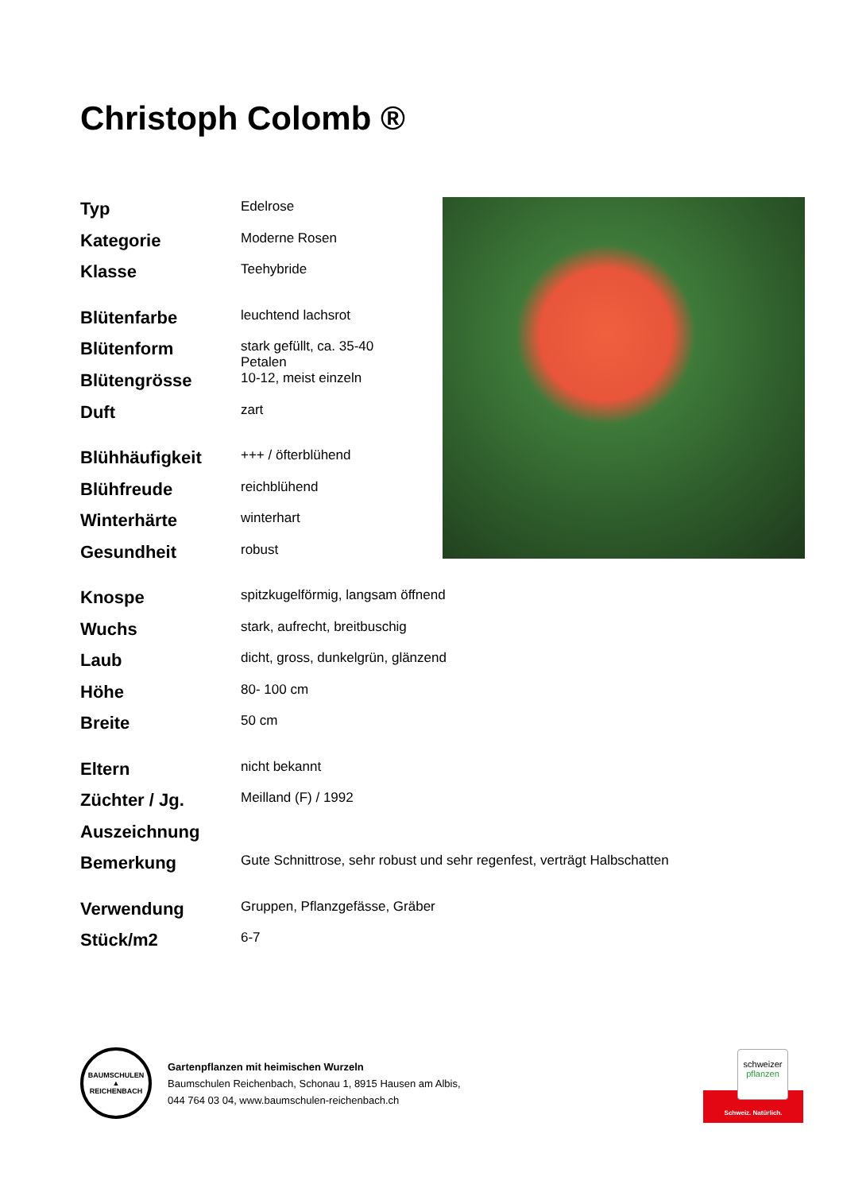Christoph Colomb ®
| Typ | Edelrose |
| Kategorie | Moderne Rosen |
| Klasse | Teehybride |
| Blütenfarbe | leuchtend lachsrot |
| Blütenform | stark gefüllt, ca. 35-40 Petalen |
| Blütengrösse | 10-12, meist einzeln |
| Duft | zart |
| Blühhäufigkeit | +++ / öfterblühend |
| Blühfreude | reichblühend |
| Winterhärte | winterhart |
| Gesundheit | robust |
| Knospe | spitzkugelförmig, langsam öffnend |
| Wuchs | stark, aufrecht, breitbuschig |
| Laub | dicht, gross, dunkelgrün, glänzend |
| Höhe | 80- 100 cm |
| Breite | 50 cm |
| Eltern | nicht bekannt |
| Züchter / Jg. | Meilland (F) / 1992 |
| Auszeichnung | |
| Bemerkung | Gute Schnittrose, sehr robust und sehr regenfest, verträgt Halbschatten |
| Verwendung | Gruppen, Pflanzgefässe, Gräber |
| Stück/m2 | 6-7 |
BAUMSCHULEN
▲
REICHENBACH
Gartenpflanzen mit heimischen Wurzeln
Baumschulen Reichenbach, Schonau 1, 8915 Hausen am Albis,
044 764 03 04, www.baumschulen-reichenbach.ch
schweizer
pflanzen
Schweiz. Natürlich.